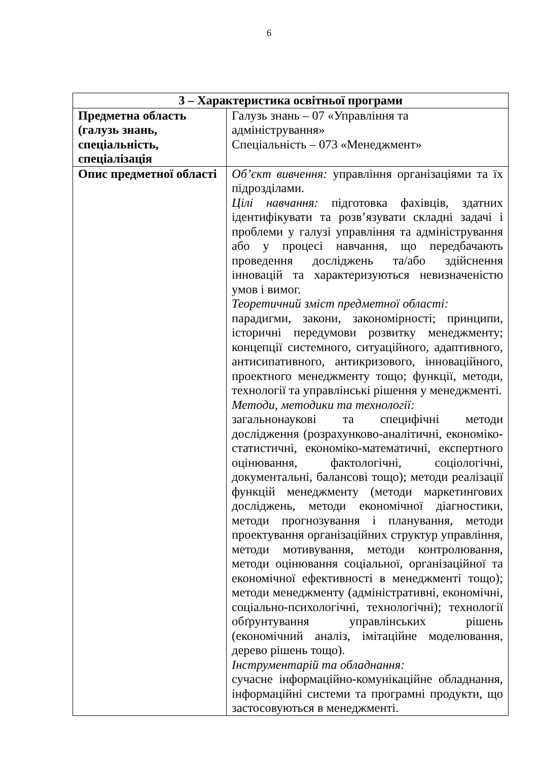6
| 3 – Характеристика освітньої програми | |
| --- | --- |
| Предметна область (галузь знань, спеціальність, спеціалізація | Галузь знань – 07 «Управління та адміністрування» Спеціальність – 073 «Менеджмент» |
| Опис предметної області | Об’єкт вивчення: управління організаціями та їх підрозділами. Цілі навчання: підготовка фахівців, здатних ідентифікувати та розв’язувати складні задачі і проблеми у галузі управління та адміністрування або у процесі навчання, що передбачають проведення досліджень та/або здійснення інновацій та характеризуються невизначеністю умов і вимог. Теоретичний зміст предметної області: парадигми, закони, закономірності; принципи, історичні передумови розвитку менеджменту; концепції системного, ситуаційного, адаптивного, антисипативного, антикризового, інноваційного, проектного менеджменту тощо; функції, методи, технології та управлінські рішення у менеджменті. Методи, методики та технології: загальнонаукові та специфічні методи дослідження (розрахунково-аналітичні, економіко-статистичні, економіко-математичні, експертного оцінювання, фактологічні, соціологічні, документальні, балансові тощо); методи реалізації функцій менеджменту (методи маркетингових досліджень, методи економічної діагностики, методи прогнозування і планування, методи проектування організаційних структур управління, методи мотивування, методи контролювання, методи оцінювання соціальної, організаційної та економічної ефективності в менеджменті тощо); методи менеджменту (адміністративні, економічні, соціально-психологічні, технологічні); технології обґрунтування управлінських рішень (економічний аналіз, імітаційне моделювання, дерево рішень тощо). Інструментарій та обладнання: сучасне інформаційно-комунікаційне обладнання, інформаційні системи та програмні продукти, що застосовуються в менеджменті. |